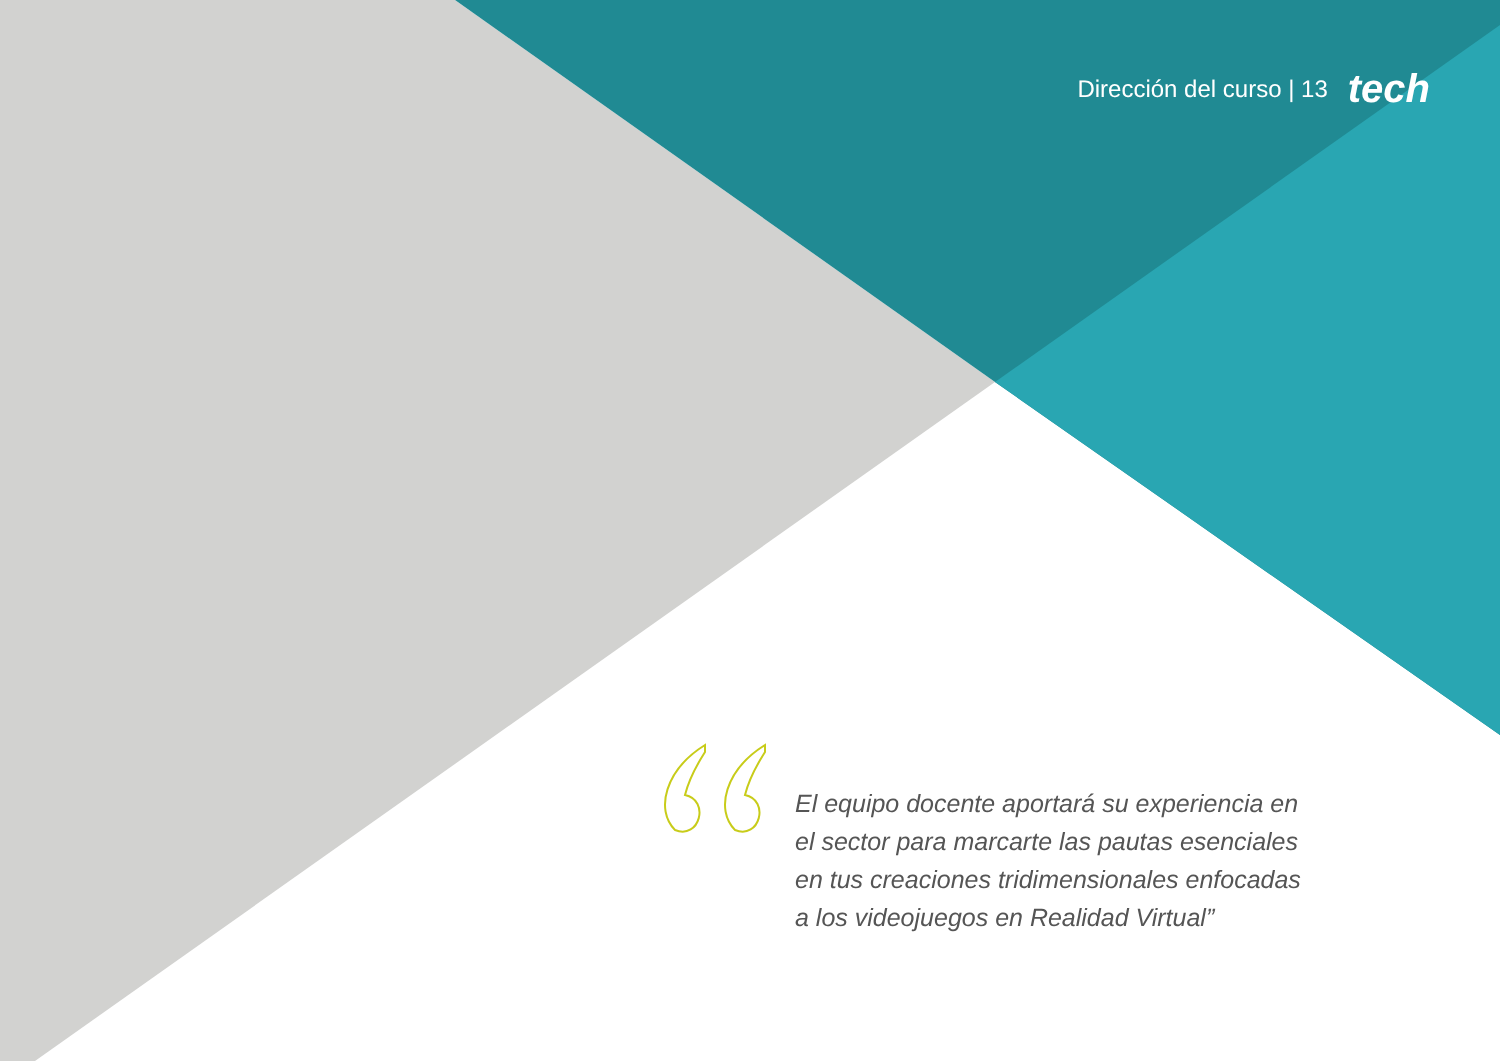Dirección del curso | 13 tech
El equipo docente aportará su experiencia en el sector para marcarte las pautas esenciales en tus creaciones tridimensionales enfocadas a los videojuegos en Realidad Virtual”